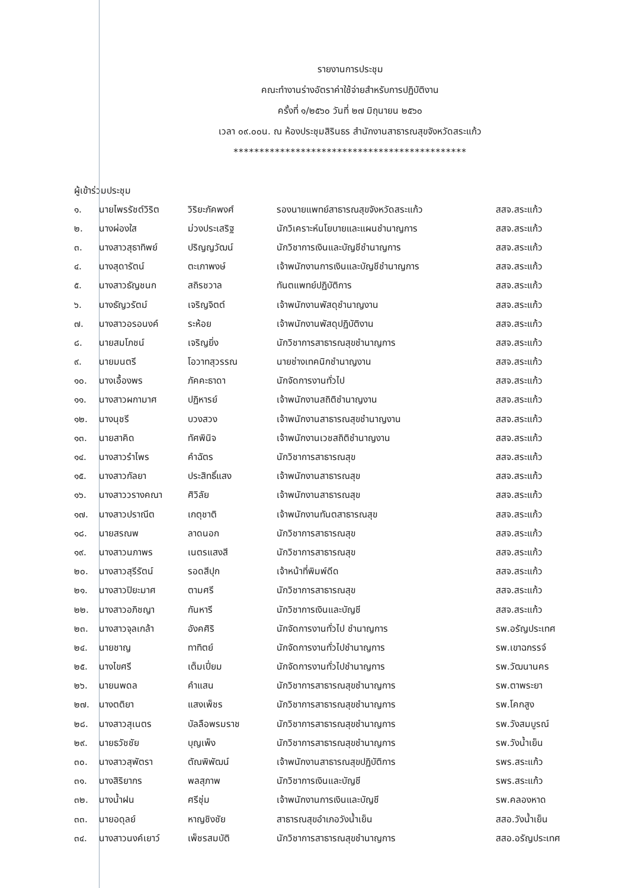รายงานการประชุม
คณะทำงานร่างอัตราค่าใช้จ่ายสำหรับการปฏิบัติงาน
ครั้งที่ ๑/๒๕๖๐ วันที่ ๒๗ มิถุนายน ๒๕๖๐
เวลา ๐๙.๐๐น. ณ ห้องประชุมสิรินธร สำนักงานสาธารณสุขจังหวัดสระแก้ว
*********************************************
ผู้เข้าร่วมประชุม
| ๑. | นายไพรรัชต์วิริต | วิริยะภัคพงศ์ | รองนายแพทย์สาธารณสุขจังหวัดสระแก้ว | สสจ.สระแก้ว |
| ๒. | นางผ่องใส | ม่วงประเสริฐ | นักวิเคราะห์นโยบายและแผนชำนาญการ | สสจ.สระแก้ว |
| ๓. | นางสาวสุธาทิพย์ | ปริญญวัฒน์ | นักวิชาการเงินและบัญชีชำนาญการ | สสจ.สระแก้ว |
| ๔. | นางสุดารัตน์ | ตะเภาพงษ์ | เจ้าพนักงานการเงินและบัญชีชำนาญการ | สสจ.สระแก้ว |
| ๕. | นางสาวธัญชนก | สถิรชวาล | ทันตแพทย์ปฏิบัติการ | สสจ.สระแก้ว |
| ๖. | นางธัญวรัตม์ | เจริญจิตต์ | เจ้าพนักงานพัสดุชำนาญงาน | สสจ.สระแก้ว |
| ๗. | นางสาวอรอนงค์ | ระห้อย | เจ้าพนักงานพัสดุปฏิบัติงาน | สสจ.สระแก้ว |
| ๘. | นายสมโภชน์ | เจริญยิ่ง | นักวิชาการสาธารณสุขชำนาญการ | สสจ.สระแก้ว |
| ๙. | นายมนตรี | โอวาทสุวรรณ | นายช่างเทคนิกชำนาญงาน | สสจ.สระแก้ว |
| ๑๐. | นางเอื้องพร | ภัคคะธาดา | นักจัดการงานทั่วไป | สสจ.สระแก้ว |
| ๑๑. | นางสาวผกามาศ | ปฏิหารย์ | เจ้าพนักงานสถิติชำนาญงาน | สสจ.สระแก้ว |
| ๑๒. | นางนุชรี | บวงสวง | เจ้าพนักงานสาธารณสุขชำนาญงาน | สสจ.สระแก้ว |
| ๑๓. | นายสาคิด | ทัศพินิจ | เจ้าพนักงานเวชสถิติชำนาญงาน | สสจ.สระแก้ว |
| ๑๔. | นางสาวรำไพร | คำฉัตร | นักวิชาการสาธารณสุข | สสจ.สระแก้ว |
| ๑๕. | นางสาวกัลยา | ประสิทธิ์แสง | เจ้าพนักงานสาธารณสุข | สสจ.สระแก้ว |
| ๑๖. | นางสาววรางคณา | ศิวิลัย | เจ้าพนักงานสาธารณสุข | สสจ.สระแก้ว |
| ๑๗. | นางสาวปราณีต | เกตุชาติ | เจ้าพนักงานทันตสาธารณสุข | สสจ.สระแก้ว |
| ๑๘. | นายสรณพ | ลาดนอก | นักวิชาการสาธารณสุข | สสจ.สระแก้ว |
| ๑๙. | นางสาวนภาพร | เนตรแสงสี | นักวิชาการสาธารณสุข | สสจ.สระแก้ว |
| ๒๐. | นางสาวสุรีรัตน์ | รอดสีปุก | เจ้าหน้าที่พิมพ์ดีด | สสจ.สระแก้ว |
| ๒๑. | นางสาวปิยะมาศ | ตามศรี | นักวิชาการสาธารณสุข | สสจ.สระแก้ว |
| ๒๒. | นางสาวอภิชญา | กันหารี | นักวิชาการเงินและบัญชี | สสจ.สระแก้ว |
| ๒๓. | นางสาวจุลเกล้า | อังคศิริ | นักจัดการงานทั่วไป ชำนาญการ | รพ.อรัญประเทศ |
| ๒๔. | นายชาญ | ทาทิตย์ | นักจัดการงานทั่วไปชำนาญการ | รพ.เขาฉกรรจ์ |
| ๒๕. | นางไขศรี | เต็มเปี่ยม | นักจัดการงานทั่วไปชำนาญการ | รพ.วัฒนานคร |
| ๒๖. | นายนพดล | คำแสน | นักวิชาการสาธารณสุขชำนาญการ | รพ.ตาพระยา |
| ๒๗. | นางตติยา | แสงเพ็ชร | นักวิชาการสาธารณสุขชำนาญการ | รพ.โคกสูง |
| ๒๘. | นางสาวสุเนตร | บัลลือพรมราช | นักวิชาการสาธารณสุขชำนาญการ | รพ.วังสมบูรณ์ |
| ๒๙. | นายธวัชชัย | บุญเพ็ง | นักวิชาการสาธารณสุขชำนาญการ | รพ.วังน้ำเย็น |
| ๓๐. | นางสาวสุพัตรา | ตัณพิพัฒน์ | เจ้าพนักงานสาธารณสุขปฏิบัติการ | รพร.สระแก้ว |
| ๓๑. | นางสิริยากร | พลสุภาพ | นักวิชาการเงินและบัญชี | รพร.สระแก้ว |
| ๓๒. | นางน้ำฝน | ศรีชุ่ม | เจ้าพนักงานการเงินและบัญชี | รพ.คลองหาด |
| ๓๓. | นายอดุลย์ | หาญชิงชัย | สาธารณสุขอำเภอวังน้ำเย็น | สสอ.วังน้ำเย็น |
| ๓๔. | นางสาวนงค์เยาว์ | เพ็ชรสมบัติ | นักวิชาการสาธารณสุขชำนาญการ | สสอ.อรัญประเทศ |